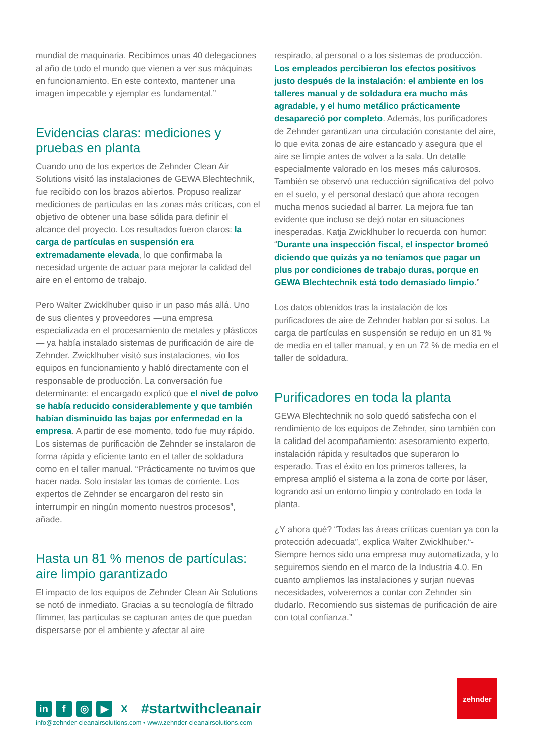mundial de maquinaria. Recibimos unas 40 delegaciones al año de todo el mundo que vienen a ver sus máquinas en funcionamiento. En este contexto, mantener una imagen impecable y ejemplar es fundamental.”
Evidencias claras: mediciones y pruebas en planta
Cuando uno de los expertos de Zehnder Clean Air Solutions visitó las instalaciones de GEWA Blechtechnik, fue recibido con los brazos abiertos. Propuso realizar mediciones de partículas en las zonas más críticas, con el objetivo de obtener una base sólida para definir el alcance del proyecto. Los resultados fueron claros: la carga de partículas en suspensión era extremadamente elevada, lo que confirmaba la necesidad urgente de actuar para mejorar la calidad del aire en el entorno de trabajo.
Pero Walter Zwicklhuber quiso ir un paso más allá. Uno de sus clientes y proveedores —una empresa especializada en el procesamiento de metales y plásticos— ya había instalado sistemas de purificación de aire de Zehnder. Zwicklhuber visitó sus instalaciones, vio los equipos en funcionamiento y habló directamente con el responsable de producción. La conversación fue determinante: el encargado explicó que el nivel de polvo se había reducido considerablemente y que también habían disminuido las bajas por enfermedad en la empresa. A partir de ese momento, todo fue muy rápido. Los sistemas de purificación de Zehnder se instalaron de forma rápida y eficiente tanto en el taller de soldadura como en el taller manual. “Prácticamente no tuvimos que hacer nada. Solo instalar las tomas de corriente. Los expertos de Zehnder se encargaron del resto sin interrumpir en ningún momento nuestros procesos”, añade.
Hasta un 81 % menos de partículas: aire limpio garantizado
El impacto de los equipos de Zehnder Clean Air Solutions se notó de inmediato. Gracias a su tecnología de filtrado flimmer, las partículas se capturan antes de que puedan dispersarse por el ambiente y afectar al aire
respirado, al personal o a los sistemas de producción. Los empleados percibieron los efectos positivos justo después de la instalación: el ambiente en los talleres manual y de soldadura era mucho más agradable, y el humo metálico prácticamente desapareció por completo. Además, los purificadores de Zehnder garantizan una circulación constante del aire, lo que evita zonas de aire estancado y asegura que el aire se limpie antes de volver a la sala. Un detalle especialmente valorado en los meses más calurosos. También se observó una reducción significativa del polvo en el suelo, y el personal destacó que ahora recogen mucha menos suciedad al barrer. La mejora fue tan evidente que incluso se dejó notar en situaciones inesperadas. Katja Zwicklhuber lo recuerda con humor: “Durante una inspección fiscal, el inspector bromeó diciendo que quizás ya no teníamos que pagar un plus por condiciones de trabajo duras, porque en GEWA Blechtechnik está todo demasiado limpio.”
Los datos obtenidos tras la instalación de los purificadores de aire de Zehnder hablan por sí solos. La carga de partículas en suspensión se redujo en un 81 % de media en el taller manual, y en un 72 % de media en el taller de soldadura.
Purificadores en toda la planta
GEWA Blechtechnik no solo quedó satisfecha con el rendimiento de los equipos de Zehnder, sino también con la calidad del acompañamiento: asesoramiento experto, instalación rápida y resultados que superaron lo esperado. Tras el éxito en los primeros talleres, la empresa amplió el sistema a la zona de corte por láser, logrando así un entorno limpio y controlado en toda la planta.
¿Y ahora qué? “Todas las áreas críticas cuentan ya con la protección adecuada”, explica Walter Zwicklhuber.“-Siempre hemos sido una empresa muy automatizada, y lo seguiremos siendo en el marco de la Industria 4.0. En cuanto ampliemos las instalaciones y surjan nuevas necesidades, volveremos a contar con Zehnder sin dudarlo. Recomiendo sus sistemas de purificación de aire con total confianza.”
in f ◎ ▶ X
#startwithcleanair
info@zehnder-cleanairsolutions.com • www.zehnder-cleanairsolutions.com
zehnder